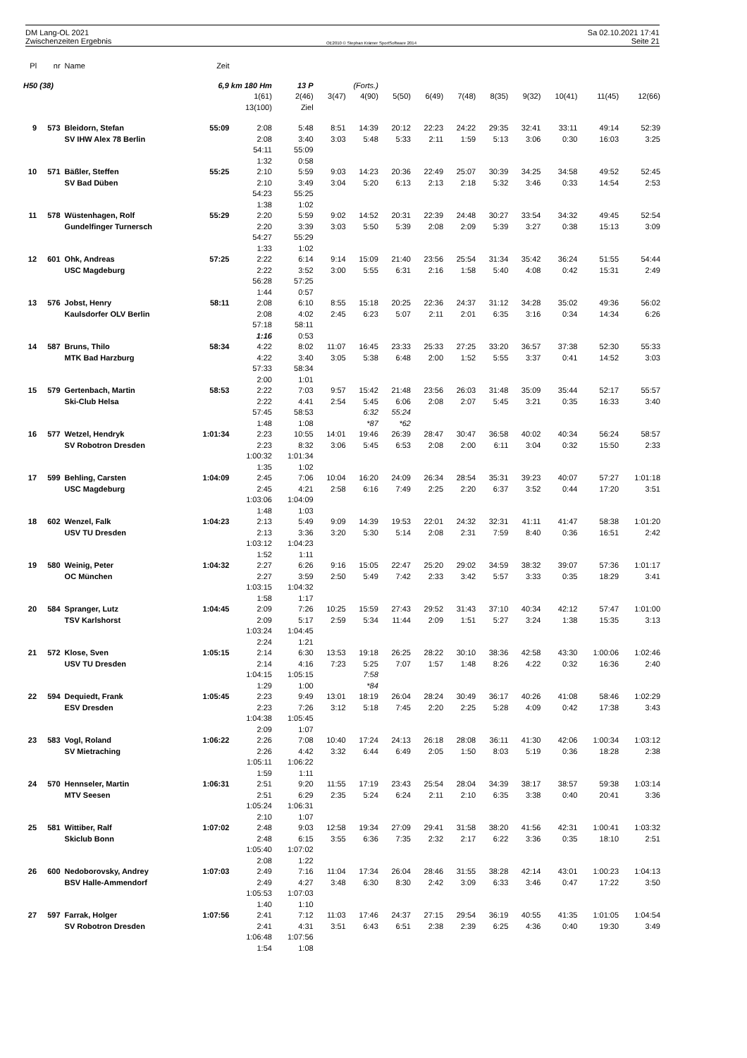DM Lang-OL 2021 Sa 02.10.2021 17:41
Zwischenzeiten Ergebnis OE2010 © Stephan Krämer SportSoftware 2014 Seite 21
| Pl | nr | Name | Zeit | | | | | | | | | | | | |
| --- | --- | --- | --- | --- | --- | --- | --- | --- | --- | --- | --- | --- | --- | --- | --- |
| H50 (38) | | | 6,9 km 180 Hm | | 13 P | (Forts.) | | | | | | | | | |
| | | | | 1(61) 13(100) | 2(46) Ziel | 3(47) | 4(90) | 5(50) | 6(49) | 7(48) | 8(35) | 9(32) | 10(41) | 11(45) | 12(66) |
| 9 | 573 | Bleidorn, Stefan SV IHW Alex 78 Berlin | 55:09 | 2:08 2:08 54:11 1:32 | 5:48 3:40 55:09 0:58 | 8:51 3:03 | 14:39 5:48 | 20:12 5:33 | 22:23 2:11 | 24:22 1:59 | 29:35 5:13 | 32:41 3:06 | 33:11 0:30 | 49:14 16:03 | 52:39 3:25 |
| 10 | 571 | Bäßler, Steffen SV Bad Düben | 55:25 | 2:10 2:10 54:23 1:38 | 5:59 3:49 55:25 1:02 | 9:03 3:04 | 14:23 5:20 | 20:36 6:13 | 22:49 2:13 | 25:07 2:18 | 30:39 5:32 | 34:25 3:46 | 34:58 0:33 | 49:52 14:54 | 52:45 2:53 |
| 11 | 578 | Wüstenhagen, Rolf Gundelfinger Turnersch | 55:29 | 2:20 2:20 54:27 1:33 | 5:59 3:39 55:29 1:02 | 9:02 3:03 | 14:52 5:50 | 20:31 5:39 | 22:39 2:08 | 24:48 2:09 | 30:27 5:39 | 33:54 3:27 | 34:32 0:38 | 49:45 15:13 | 52:54 3:09 |
| 12 | 601 | Ohk, Andreas USC Magdeburg | 57:25 | 2:22 2:22 56:28 1:44 | 6:14 3:52 57:25 0:57 | 9:14 3:00 | 15:09 5:55 | 21:40 6:31 | 23:56 2:16 | 25:54 1:58 | 31:34 5:40 | 35:42 4:08 | 36:24 0:42 | 51:55 15:31 | 54:44 2:49 |
| 13 | 576 | Jobst, Henry Kaulsdorfer OLV Berlin | 58:11 | 2:08 2:08 57:18 1:16 | 6:10 4:02 58:11 0:53 | 8:55 2:45 | 15:18 6:23 | 20:25 5:07 | 22:36 2:11 | 24:37 2:01 | 31:12 6:35 | 34:28 3:16 | 35:02 0:34 | 49:36 14:34 | 56:02 6:26 |
| 14 | 587 | Bruns, Thilo MTK Bad Harzburg | 58:34 | 4:22 4:22 57:33 2:00 | 8:02 3:40 58:34 1:01 | 11:07 3:05 | 16:45 5:38 | 23:33 6:48 | 25:33 2:00 | 27:25 1:52 | 33:20 5:55 | 36:57 3:37 | 37:38 0:41 | 52:30 14:52 | 55:33 3:03 |
| 15 | 579 | Gertenbach, Martin Ski-Club Helsa | 58:53 | 2:22 2:22 57:45 1:48 | 7:03 4:41 58:53 1:08 | 9:57 2:54 | 15:42 5:45 6:32 *87 | 21:48 6:06 55:24 *62 | 23:56 2:08 | 26:03 2:07 | 31:48 5:45 | 35:09 3:21 | 35:44 0:35 | 52:17 16:33 | 55:57 3:40 |
| 16 | 577 | Wetzel, Hendryk SV Robotron Dresden | 1:01:34 | 2:23 2:23 1:00:32 1:35 | 10:55 8:32 1:01:34 1:02 | 14:01 3:06 | 19:46 5:45 | 26:39 6:53 | 28:47 2:08 | 30:47 2:00 | 36:58 6:11 | 40:02 3:04 | 40:34 0:32 | 56:24 15:50 | 58:57 2:33 |
| 17 | 599 | Behling, Carsten USC Magdeburg | 1:04:09 | 2:45 2:45 1:03:06 1:48 | 7:06 4:21 1:04:09 1:03 | 10:04 2:58 | 16:20 6:16 | 24:09 7:49 | 26:34 2:25 | 28:54 2:20 | 35:31 6:37 | 39:23 3:52 | 40:07 0:44 | 57:27 17:20 | 1:01:18 3:51 |
| 18 | 602 | Wenzel, Falk USV TU Dresden | 1:04:23 | 2:13 2:13 1:03:12 1:52 | 5:49 3:36 1:04:23 1:11 | 9:09 3:20 | 14:39 5:30 | 19:53 5:14 | 22:01 2:08 | 24:32 2:31 | 32:31 7:59 | 41:11 8:40 | 41:47 0:36 | 58:38 16:51 | 1:01:20 2:42 |
| 19 | 580 | Weinig, Peter OC München | 1:04:32 | 2:27 2:27 1:03:15 1:58 | 6:26 3:59 1:04:32 1:17 | 9:16 2:50 | 15:05 5:49 | 22:47 7:42 | 25:20 2:33 | 29:02 3:42 | 34:59 5:57 | 38:32 3:33 | 39:07 0:35 | 57:36 18:29 | 1:01:17 3:41 |
| 20 | 584 | Spranger, Lutz TSV Karlshorst | 1:04:45 | 2:09 2:09 1:03:24 2:24 | 7:26 5:17 1:04:45 1:21 | 10:25 2:59 | 15:59 5:34 | 27:43 11:44 | 29:52 2:09 | 31:43 1:51 | 37:10 5:27 | 40:34 3:24 | 42:12 1:38 | 57:47 15:35 | 1:01:00 3:13 |
| 21 | 572 | Klose, Sven USV TU Dresden | 1:05:15 | 2:14 2:14 1:04:15 1:29 | 6:30 4:16 1:05:15 1:00 | 13:53 7:23 | 19:18 5:25 7:58 *84 | 26:25 7:07 | 28:22 1:57 | 30:10 1:48 | 38:36 8:26 | 42:58 4:22 | 43:30 0:32 | 1:00:06 16:36 | 1:02:46 2:40 |
| 22 | 594 | Dequiedt, Frank ESV Dresden | 1:05:45 | 2:23 2:23 1:04:38 2:09 | 9:49 7:26 1:05:45 1:07 | 13:01 3:12 | 18:19 5:18 | 26:04 7:45 | 28:24 2:20 | 30:49 2:25 | 36:17 5:28 | 40:26 4:09 | 41:08 0:42 | 58:46 17:38 | 1:02:29 3:43 |
| 23 | 583 | Vogl, Roland SV Mietraching | 1:06:22 | 2:26 2:26 1:05:11 1:59 | 7:08 4:42 1:06:22 1:11 | 10:40 3:32 | 17:24 6:44 | 24:13 6:49 | 26:18 2:05 | 28:08 1:50 | 36:11 8:03 | 41:30 5:19 | 42:06 0:36 | 1:00:34 18:28 | 1:03:12 2:38 |
| 24 | 570 | Hennseler, Martin MTV Seesen | 1:06:31 | 2:51 2:51 1:05:24 2:10 | 9:20 6:29 1:06:31 1:07 | 11:55 2:35 | 17:19 5:24 | 23:43 6:24 | 25:54 2:11 | 28:04 2:10 | 34:39 6:35 | 38:17 3:38 | 38:57 0:40 | 59:38 20:41 | 1:03:14 3:36 |
| 25 | 581 | Wittiber, Ralf Skiclub Bonn | 1:07:02 | 2:48 2:48 1:05:40 2:08 | 9:03 6:15 1:07:02 1:22 | 12:58 3:55 | 19:34 6:36 | 27:09 7:35 | 29:41 2:32 | 31:58 2:17 | 38:20 6:22 | 41:56 3:36 | 42:31 0:35 | 1:00:41 18:10 | 1:03:32 2:51 |
| 26 | 600 | Nedoborovsky, Andrey BSV Halle-Ammendorf | 1:07:03 | 2:49 2:49 1:05:53 1:40 | 7:16 4:27 1:07:03 1:10 | 11:04 3:48 | 17:34 6:30 | 26:04 8:30 | 28:46 2:42 | 31:55 3:09 | 38:28 6:33 | 42:14 3:46 | 43:01 0:47 | 1:00:23 17:22 | 1:04:13 3:50 |
| 27 | 597 | Farrak, Holger SV Robotron Dresden | 1:07:56 | 2:41 2:41 1:06:48 1:54 | 7:12 4:31 1:07:56 1:08 | 11:03 3:51 | 17:46 6:43 | 24:37 6:51 | 27:15 2:38 | 29:54 2:39 | 36:19 6:25 | 40:55 4:36 | 41:35 0:40 | 1:01:05 19:30 | 1:04:54 3:49 |